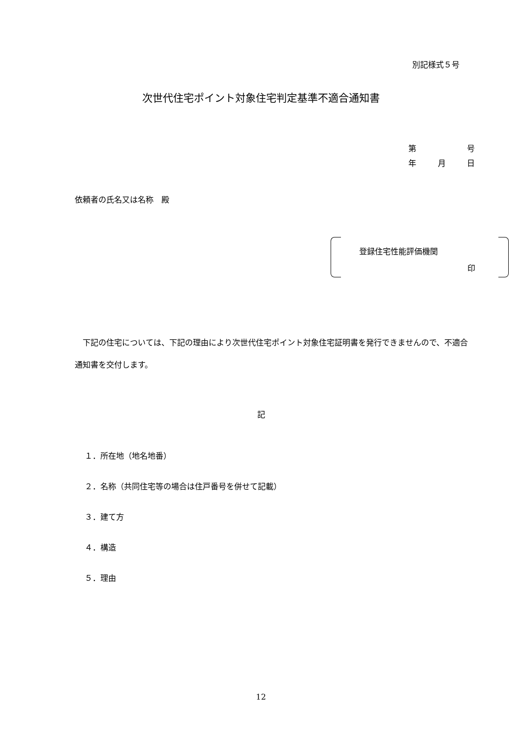別記様式５号
次世代住宅ポイント対象住宅判定基準不適合通知書
第 号
年 月 日
依頼者の氏名又は名称　殿
登録住宅性能評価機関
印
　下記の住宅については、下記の理由により次世代住宅ポイント対象住宅証明書を発行できませんので、不適合通知書を交付します。
記
１．所在地（地名地番）
２．名称（共同住宅等の場合は住戸番号を併せて記載）
３．建て方
４．構造
５．理由
12